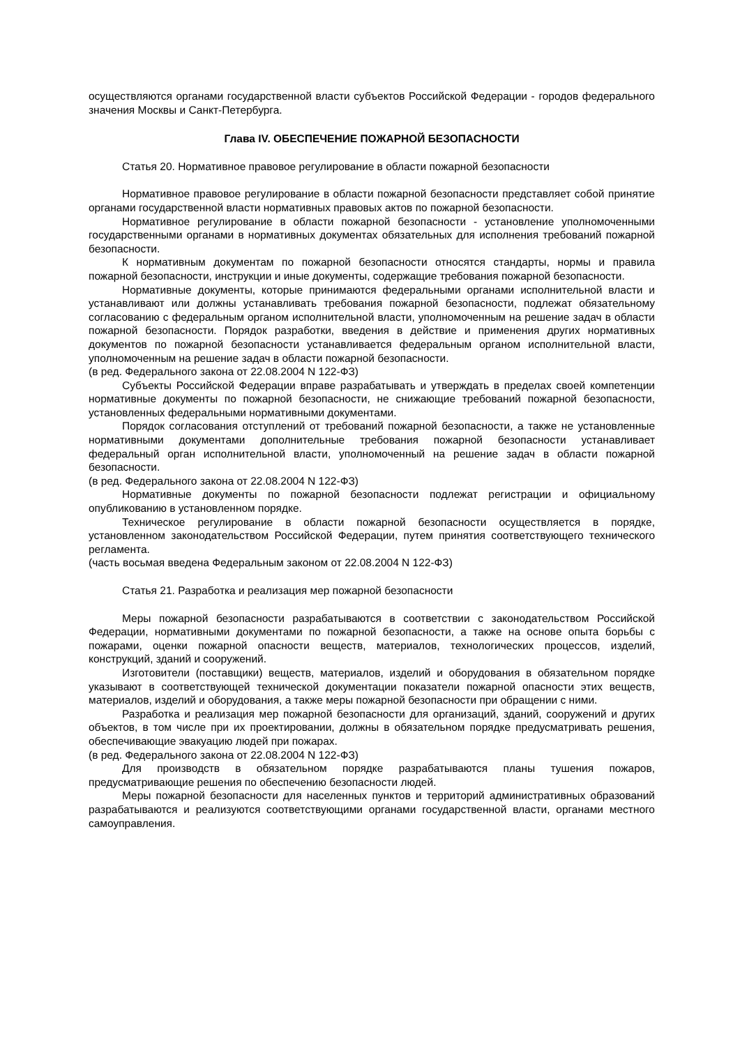осуществляются органами государственной власти субъектов Российской Федерации - городов федерального значения Москвы и Санкт-Петербурга.
Глава IV. ОБЕСПЕЧЕНИЕ ПОЖАРНОЙ БЕЗОПАСНОСТИ
Статья 20. Нормативное правовое регулирование в области пожарной безопасности
Нормативное правовое регулирование в области пожарной безопасности представляет собой принятие органами государственной власти нормативных правовых актов по пожарной безопасности.
Нормативное регулирование в области пожарной безопасности - установление уполномоченными государственными органами в нормативных документах обязательных для исполнения требований пожарной безопасности.
К нормативным документам по пожарной безопасности относятся стандарты, нормы и правила пожарной безопасности, инструкции и иные документы, содержащие требования пожарной безопасности.
Нормативные документы, которые принимаются федеральными органами исполнительной власти и устанавливают или должны устанавливать требования пожарной безопасности, подлежат обязательному согласованию с федеральным органом исполнительной власти, уполномоченным на решение задач в области пожарной безопасности. Порядок разработки, введения в действие и применения других нормативных документов по пожарной безопасности устанавливается федеральным органом исполнительной власти, уполномоченным на решение задач в области пожарной безопасности.
(в ред. Федерального закона от 22.08.2004 N 122-ФЗ)
Субъекты Российской Федерации вправе разрабатывать и утверждать в пределах своей компетенции нормативные документы по пожарной безопасности, не снижающие требований пожарной безопасности, установленных федеральными нормативными документами.
Порядок согласования отступлений от требований пожарной безопасности, а также не установленные нормативными документами дополнительные требования пожарной безопасности устанавливает федеральный орган исполнительной власти, уполномоченный на решение задач в области пожарной безопасности.
(в ред. Федерального закона от 22.08.2004 N 122-ФЗ)
Нормативные документы по пожарной безопасности подлежат регистрации и официальному опубликованию в установленном порядке.
Техническое регулирование в области пожарной безопасности осуществляется в порядке, установленном законодательством Российской Федерации, путем принятия соответствующего технического регламента.
(часть восьмая введена Федеральным законом от 22.08.2004 N 122-ФЗ)
Статья 21. Разработка и реализация мер пожарной безопасности
Меры пожарной безопасности разрабатываются в соответствии с законодательством Российской Федерации, нормативными документами по пожарной безопасности, а также на основе опыта борьбы с пожарами, оценки пожарной опасности веществ, материалов, технологических процессов, изделий, конструкций, зданий и сооружений.
Изготовители (поставщики) веществ, материалов, изделий и оборудования в обязательном порядке указывают в соответствующей технической документации показатели пожарной опасности этих веществ, материалов, изделий и оборудования, а также меры пожарной безопасности при обращении с ними.
Разработка и реализация мер пожарной безопасности для организаций, зданий, сооружений и других объектов, в том числе при их проектировании, должны в обязательном порядке предусматривать решения, обеспечивающие эвакуацию людей при пожарах.
(в ред. Федерального закона от 22.08.2004 N 122-ФЗ)
Для производств в обязательном порядке разрабатываются планы тушения пожаров, предусматривающие решения по обеспечению безопасности людей.
Меры пожарной безопасности для населенных пунктов и территорий административных образований разрабатываются и реализуются соответствующими органами государственной власти, органами местного самоуправления.